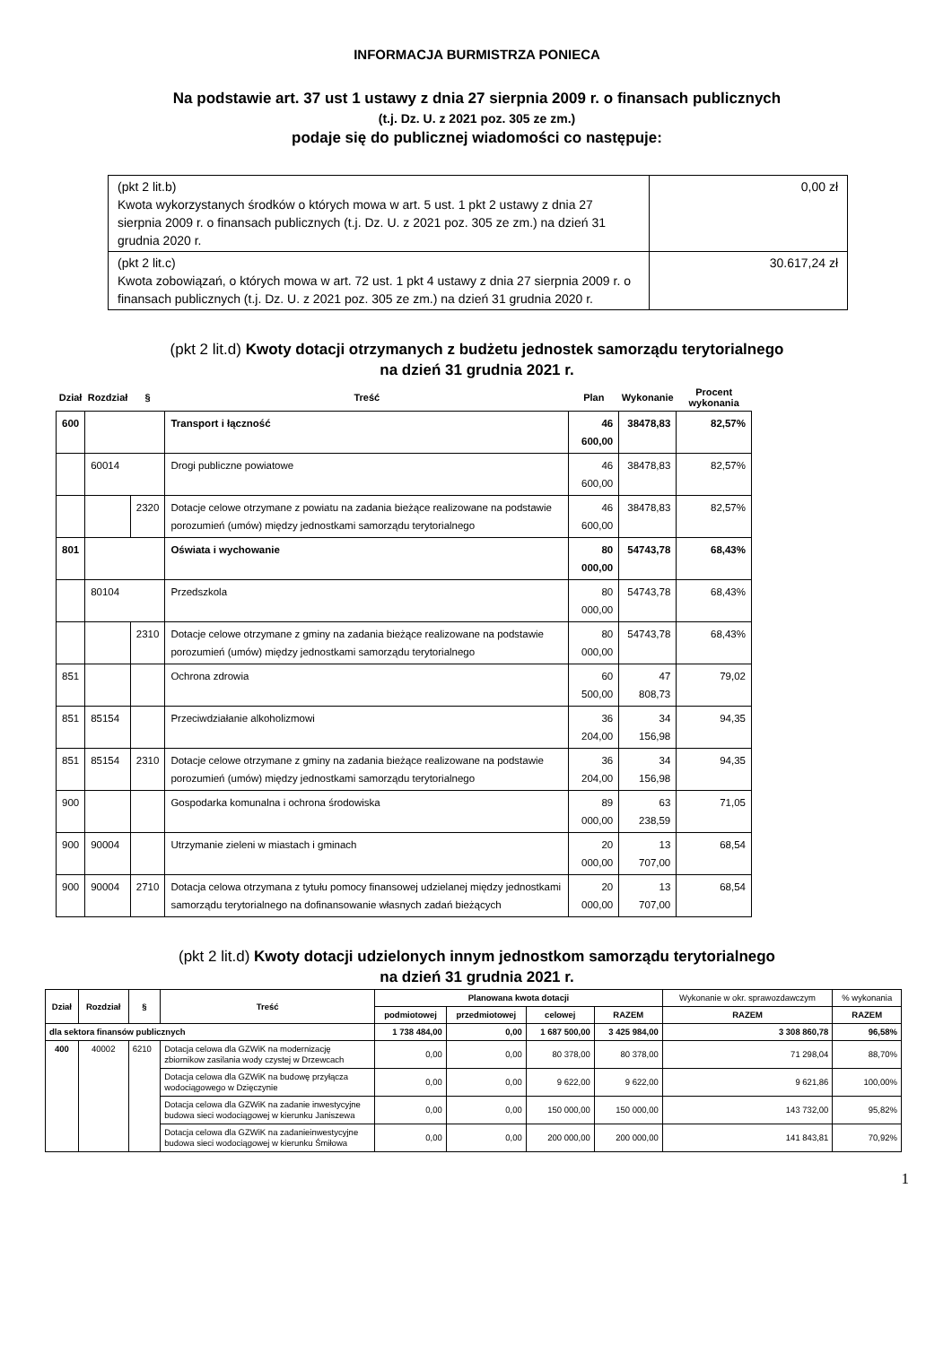INFORMACJA BURMISTRZA PONIECA
Na podstawie art. 37 ust 1 ustawy z dnia 27 sierpnia 2009 r. o finansach publicznych
(t.j. Dz. U. z 2021 poz. 305 ze zm.)
podaje się do publicznej wiadomości co następuje:
| (pkt 2 lit.b) Kwota wykorzystanych środków o których mowa w art. 5 ust. 1 pkt 2 ustawy z dnia 27 sierpnia 2009 r. o finansach publicznych (t.j. Dz. U. z 2021 poz. 305 ze zm.) na dzień 31 grudnia 2020 r. | 0,00 zł |
| (pkt 2 lit.c) Kwota zobowiązań, o których mowa w art. 72 ust. 1 pkt 4 ustawy z dnia 27 sierpnia 2009 r. o finansach publicznych (t.j. Dz. U. z 2021 poz. 305 ze zm.) na dzień 31 grudnia 2020 r. | 30.617,24 zł |
(pkt 2 lit.d) Kwoty dotacji otrzymanych z budżetu jednostek samorządu terytorialnego
na dzień 31 grudnia 2021 r.
| Dział | Rozdział | § | Treść | Plan | Wykonanie | Procent wykonania |
| --- | --- | --- | --- | --- | --- | --- |
| 600 | | | Transport i łączność | 46 600,00 | 38478,83 | 82,57% |
| | 60014 | | Drogi publiczne powiatowe | 46 600,00 | 38478,83 | 82,57% |
| | | 2320 | Dotacje celowe otrzymane z powiatu na zadania bieżące realizowane na podstawie porozumień (umów) między jednostkami samorządu terytorialnego | 46 600,00 | 38478,83 | 82,57% |
| 801 | | | Oświata i wychowanie | 80 000,00 | 54743,78 | 68,43% |
| | 80104 | | Przedszkola | 80 000,00 | 54743,78 | 68,43% |
| | | 2310 | Dotacje celowe otrzymane z gminy na zadania bieżące realizowane na podstawie porozumień (umów) między jednostkami samorządu terytorialnego | 80 000,00 | 54743,78 | 68,43% |
| 851 | | | Ochrona zdrowia | 60 500,00 | 47 808,73 | 79,02 |
| 851 | 85154 | | Przeciwdziałanie alkoholizmowi | 36 204,00 | 34 156,98 | 94,35 |
| 851 | 85154 | 2310 | Dotacje celowe otrzymane z gminy na zadania bieżące realizowane na podstawie porozumień (umów) między jednostkami samorządu terytorialnego | 36 204,00 | 34 156,98 | 94,35 |
| 900 | | | Gospodarka komunalna i ochrona środowiska | 89 000,00 | 63 238,59 | 71,05 |
| 900 | 90004 | | Utrzymanie zieleni w miastach i gminach | 20 000,00 | 13 707,00 | 68,54 |
| 900 | 90004 | 2710 | Dotacja celowa otrzymana z tytułu pomocy finansowej udzielanej między jednostkami samorządu terytorialnego na dofinansowanie własnych zadań bieżących | 20 000,00 | 13 707,00 | 68,54 |
(pkt 2 lit.d) Kwoty dotacji udzielonych innym jednostkom samorządu terytorialnego
na dzień 31 grudnia 2021 r.
| Dział | Rozdział | § | Treść | Planowana kwota dotacji | | | | Wykonanie w okr. sprawozdawczym | % wykonania |
| --- | --- | --- | --- | --- | --- | --- | --- | --- | --- |
| | | | | podmiotowej | przedmiotowej | celowej | RAZEM | RAZEM | RAZEM |
| dla sektora finansów publicznych | | | | 1 738 484,00 | 0,00 | 1 687 500,00 | 3 425 984,00 | 3 308 860,78 | 96,58% |
| 400 | 40002 | 6210 | Dotacja celowa dla GZWiK na modernizację zbiornikow zasilania wody czystej w Drzewcach | 0,00 | 0,00 | 80 378,00 | 80 378,00 | 71 298,04 | 88,70% |
| | | | Dotacja celowa dla GZWiK na budowę przyłącza wodociągowego w Dzięczynie | 0,00 | 0,00 | 9 622,00 | 9 622,00 | 9 621,86 | 100,00% |
| | | | Dotacja celowa dla GZWiK na zadanie inwestycyjne budowa sieci wodociągowej w kierunku Janiszewa | 0,00 | 0,00 | 150 000,00 | 150 000,00 | 143 732,00 | 95,82% |
| | | | Dotacja celowa dla GZWiK na zadanieinwestycyjne budowa sieci wodociągowej w kierunku Śmiłowa | 0,00 | 0,00 | 200 000,00 | 200 000,00 | 141 843,81 | 70,92% |
1